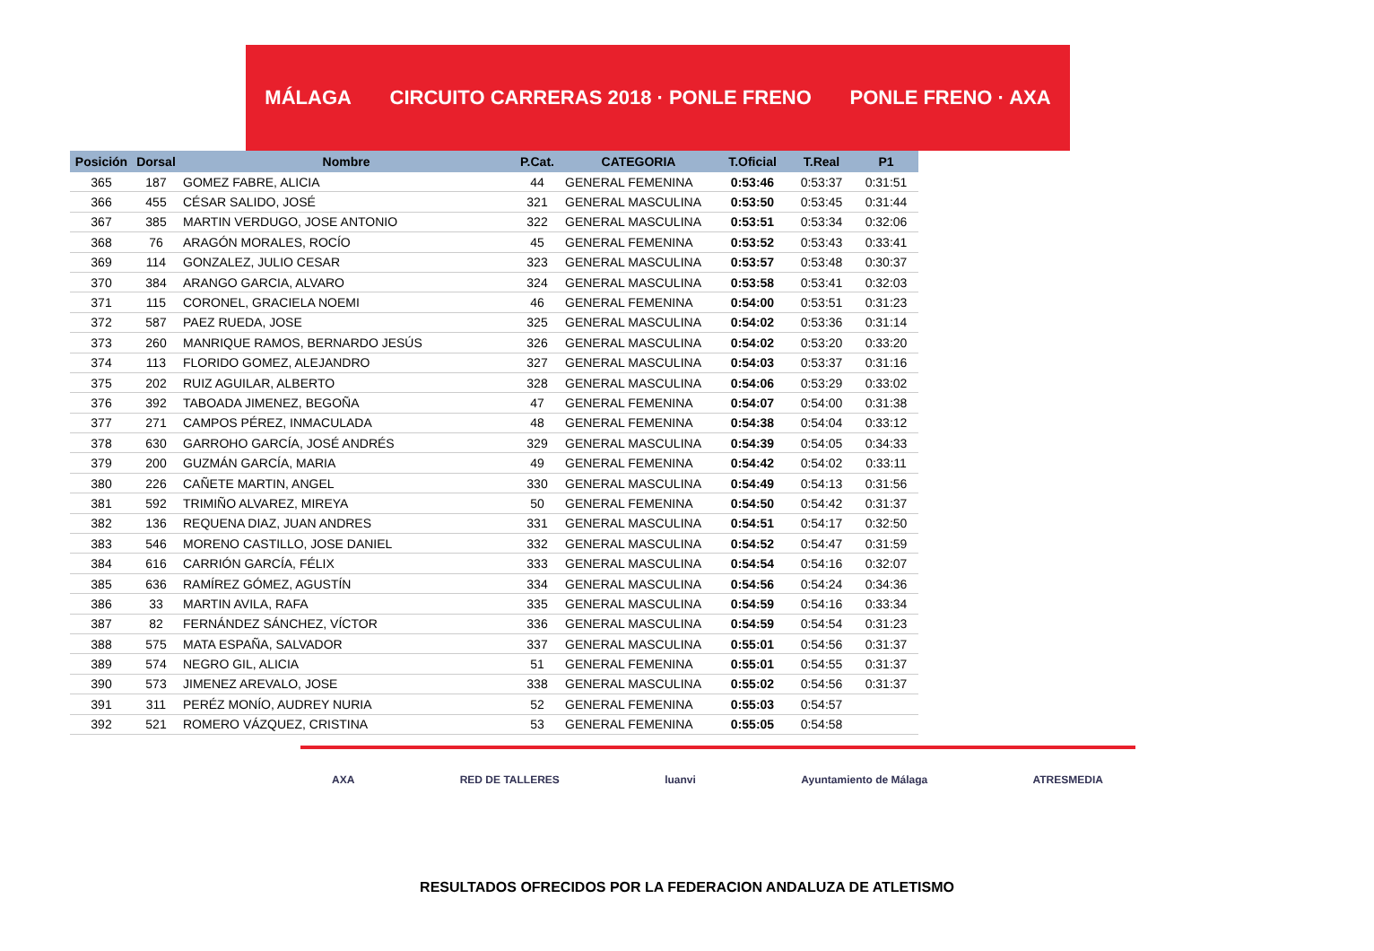MÁLAGA CIRCUITO CARRERAS 2018 · PONLE FRENO PONLE FRENO · AXA
| Posición | Dorsal | Nombre | P.Cat. | CATEGORIA | T.Oficial | T.Real | P1 |
| --- | --- | --- | --- | --- | --- | --- | --- |
| 365 | 187 | GOMEZ FABRE, ALICIA | 44 | GENERAL FEMENINA | 0:53:46 | 0:53:37 | 0:31:51 |
| 366 | 455 | CÉSAR SALIDO, JOSÉ | 321 | GENERAL MASCULINA | 0:53:50 | 0:53:45 | 0:31:44 |
| 367 | 385 | MARTIN VERDUGO, JOSE ANTONIO | 322 | GENERAL MASCULINA | 0:53:51 | 0:53:34 | 0:32:06 |
| 368 | 76 | ARAGÓN MORALES, ROCÍO | 45 | GENERAL FEMENINA | 0:53:52 | 0:53:43 | 0:33:41 |
| 369 | 114 | GONZALEZ, JULIO CESAR | 323 | GENERAL MASCULINA | 0:53:57 | 0:53:48 | 0:30:37 |
| 370 | 384 | ARANGO GARCIA, ALVARO | 324 | GENERAL MASCULINA | 0:53:58 | 0:53:41 | 0:32:03 |
| 371 | 115 | CORONEL, GRACIELA NOEMI | 46 | GENERAL FEMENINA | 0:54:00 | 0:53:51 | 0:31:23 |
| 372 | 587 | PAEZ RUEDA, JOSE | 325 | GENERAL MASCULINA | 0:54:02 | 0:53:36 | 0:31:14 |
| 373 | 260 | MANRIQUE RAMOS, BERNARDO JESÚS | 326 | GENERAL MASCULINA | 0:54:02 | 0:53:20 | 0:33:20 |
| 374 | 113 | FLORIDO GOMEZ, ALEJANDRO | 327 | GENERAL MASCULINA | 0:54:03 | 0:53:37 | 0:31:16 |
| 375 | 202 | RUIZ AGUILAR, ALBERTO | 328 | GENERAL MASCULINA | 0:54:06 | 0:53:29 | 0:33:02 |
| 376 | 392 | TABOADA JIMENEZ, BEGOÑA | 47 | GENERAL FEMENINA | 0:54:07 | 0:54:00 | 0:31:38 |
| 377 | 271 | CAMPOS PÉREZ, INMACULADA | 48 | GENERAL FEMENINA | 0:54:38 | 0:54:04 | 0:33:12 |
| 378 | 630 | GARROHO GARCÍA, JOSÉ ANDRÉS | 329 | GENERAL MASCULINA | 0:54:39 | 0:54:05 | 0:34:33 |
| 379 | 200 | GUZMÁN GARCÍA, MARIA | 49 | GENERAL FEMENINA | 0:54:42 | 0:54:02 | 0:33:11 |
| 380 | 226 | CAÑETE MARTIN, ANGEL | 330 | GENERAL MASCULINA | 0:54:49 | 0:54:13 | 0:31:56 |
| 381 | 592 | TRIMIÑO ALVAREZ, MIREYA | 50 | GENERAL FEMENINA | 0:54:50 | 0:54:42 | 0:31:37 |
| 382 | 136 | REQUENA DIAZ, JUAN ANDRES | 331 | GENERAL MASCULINA | 0:54:51 | 0:54:17 | 0:32:50 |
| 383 | 546 | MORENO CASTILLO, JOSE DANIEL | 332 | GENERAL MASCULINA | 0:54:52 | 0:54:47 | 0:31:59 |
| 384 | 616 | CARRIÓN GARCÍA, FÉLIX | 333 | GENERAL MASCULINA | 0:54:54 | 0:54:16 | 0:32:07 |
| 385 | 636 | RAMÍREZ GÓMEZ, AGUSTÍN | 334 | GENERAL MASCULINA | 0:54:56 | 0:54:24 | 0:34:36 |
| 386 | 33 | MARTIN AVILA, RAFA | 335 | GENERAL MASCULINA | 0:54:59 | 0:54:16 | 0:33:34 |
| 387 | 82 | FERNÁNDEZ SÁNCHEZ, VÍCTOR | 336 | GENERAL MASCULINA | 0:54:59 | 0:54:54 | 0:31:23 |
| 388 | 575 | MATA ESPAÑA, SALVADOR | 337 | GENERAL MASCULINA | 0:55:01 | 0:54:56 | 0:31:37 |
| 389 | 574 | NEGRO GIL, ALICIA | 51 | GENERAL FEMENINA | 0:55:01 | 0:54:55 | 0:31:37 |
| 390 | 573 | JIMENEZ AREVALO, JOSE | 338 | GENERAL MASCULINA | 0:55:02 | 0:54:56 | 0:31:37 |
| 391 | 311 | PERÉZ MONÍO, AUDREY NURIA | 52 | GENERAL FEMENINA | 0:55:03 | 0:54:57 | |
| 392 | 521 | ROMERO VÁZQUEZ, CRISTINA | 53 | GENERAL FEMENINA | 0:55:05 | 0:54:58 | |
AXA RED DE TALLERES luanvi Ayuntamiento de Málaga ATRESMEDIA
RESULTADOS OFRECIDOS POR LA FEDERACION ANDALUZA DE ATLETISMO